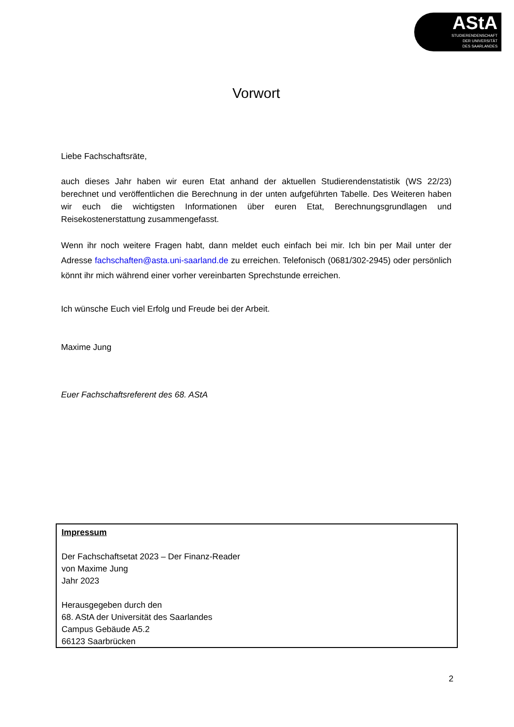AStA
STUDIERENDENSCHAFT
DER UNIVERSITÄT
DES SAARLANDES
Vorwort
Liebe Fachschaftsräte,
auch dieses Jahr haben wir euren Etat anhand der aktuellen Studierendenstatistik (WS 22/23) berechnet und veröffentlichen die Berechnung in der unten aufgeführten Tabelle. Des Weiteren haben wir euch die wichtigsten Informationen über euren Etat, Berechnungsgrundlagen und Reisekostenerstattung zusammengefasst.
Wenn ihr noch weitere Fragen habt, dann meldet euch einfach bei mir. Ich bin per Mail unter der Adresse fachschaften@asta.uni-saarland.de zu erreichen. Telefonisch (0681/302-2945) oder persönlich könnt ihr mich während einer vorher vereinbarten Sprechstunde erreichen.
Ich wünsche Euch viel Erfolg und Freude bei der Arbeit.
Maxime Jung
Euer Fachschaftsreferent des 68. AStA
Impressum
Der Fachschaftsetat 2023 – Der Finanz-Reader
von Maxime Jung
Jahr 2023
Herausgegeben durch den
68. AStA der Universität des Saarlandes
Campus Gebäude A5.2
66123 Saarbrücken
2